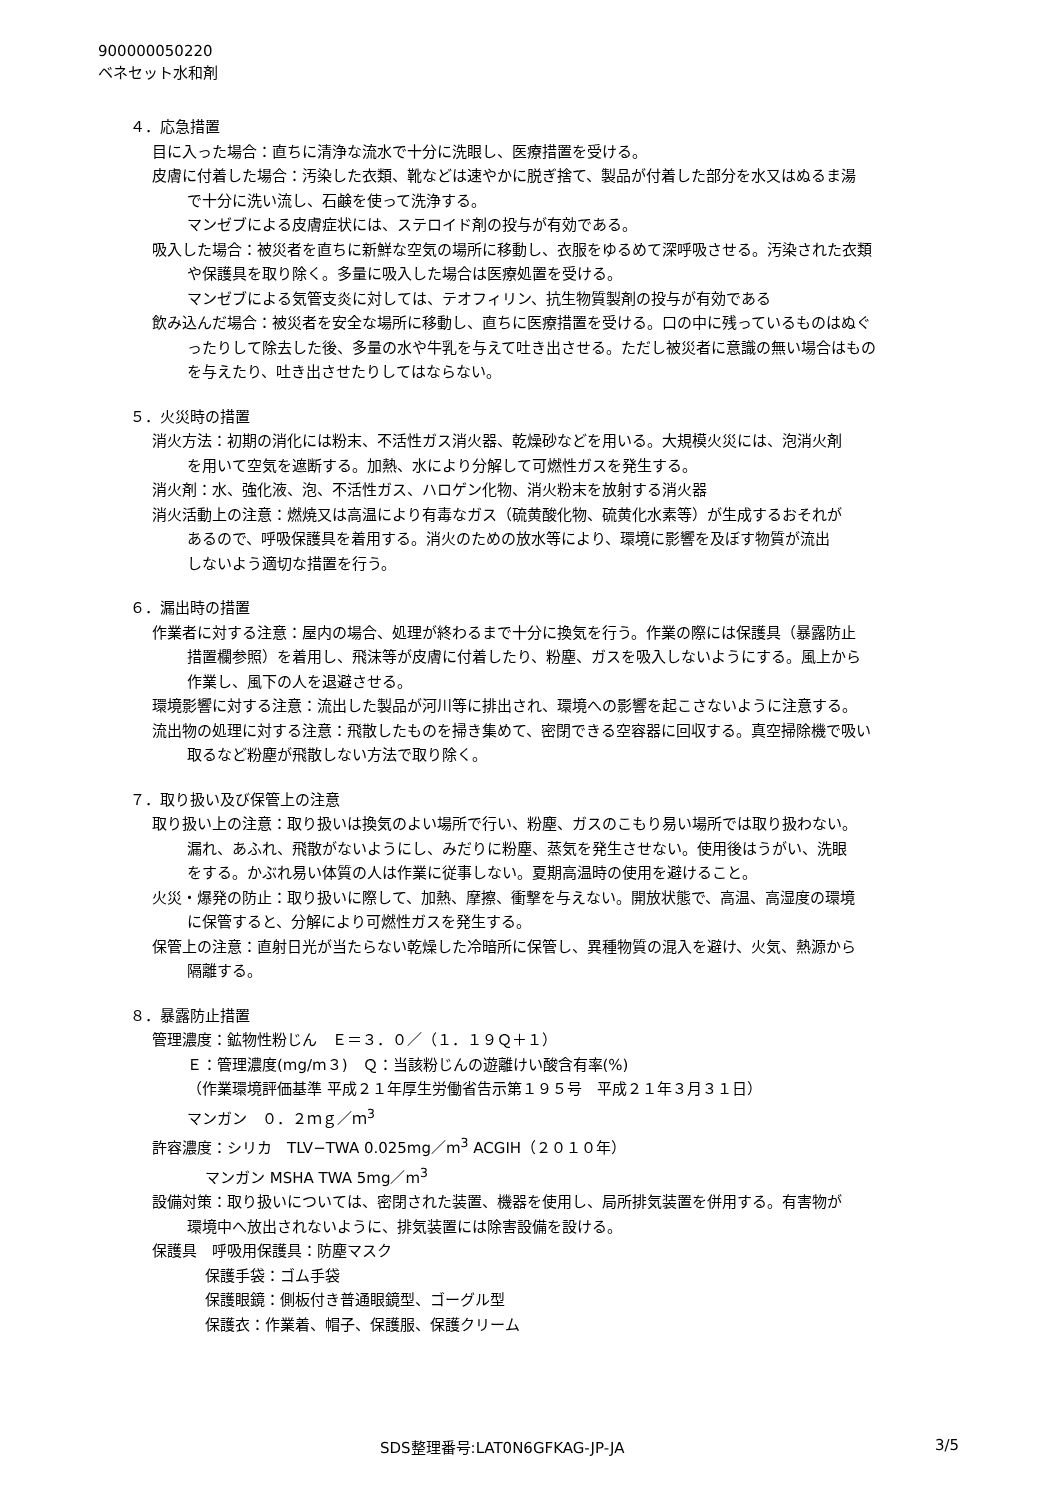900000050220
ベネセット水和剤
４．応急措置
目に入った場合：直ちに清浄な流水で十分に洗眼し、医療措置を受ける。
皮膚に付着した場合：汚染した衣類、靴などは速やかに脱ぎ捨て、製品が付着した部分を水又はぬるま湯
で十分に洗い流し、石鹸を使って洗浄する。
マンゼブによる皮膚症状には、ステロイド剤の投与が有効である。
吸入した場合：被災者を直ちに新鮮な空気の場所に移動し、衣服をゆるめて深呼吸させる。汚染された衣類
や保護具を取り除く。多量に吸入した場合は医療処置を受ける。
マンゼブによる気管支炎に対しては、テオフィリン、抗生物質製剤の投与が有効である
飲み込んだ場合：被災者を安全な場所に移動し、直ちに医療措置を受ける。口の中に残っているものはぬぐ
ったりして除去した後、多量の水や牛乳を与えて吐き出させる。ただし被災者に意識の無い場合はもの
を与えたり、吐き出させたりしてはならない。
５．火災時の措置
消火方法：初期の消化には粉末、不活性ガス消火器、乾燥砂などを用いる。大規模火災には、泡消火剤
を用いて空気を遮断する。加熱、水により分解して可燃性ガスを発生する。
消火剤：水、強化液、泡、不活性ガス、ハロゲン化物、消火粉末を放射する消火器
消火活動上の注意：燃焼又は高温により有毒なガス（硫黄酸化物、硫黄化水素等）が生成するおそれが
あるので、呼吸保護具を着用する。消火のための放水等により、環境に影響を及ぼす物質が流出
しないよう適切な措置を行う。
６．漏出時の措置
作業者に対する注意：屋内の場合、処理が終わるまで十分に換気を行う。作業の際には保護具（暴露防止
措置欄参照）を着用し、飛沫等が皮膚に付着したり、粉塵、ガスを吸入しないようにする。風上から
作業し、風下の人を退避させる。
環境影響に対する注意：流出した製品が河川等に排出され、環境への影響を起こさないように注意する。
流出物の処理に対する注意：飛散したものを掃き集めて、密閉できる空容器に回収する。真空掃除機で吸い
取るなど粉塵が飛散しない方法で取り除く。
７．取り扱い及び保管上の注意
取り扱い上の注意：取り扱いは換気のよい場所で行い、粉塵、ガスのこもり易い場所では取り扱わない。
漏れ、あふれ、飛散がないようにし、みだりに粉塵、蒸気を発生させない。使用後はうがい、洗眼
をする。かぶれ易い体質の人は作業に従事しない。夏期高温時の使用を避けること。
火災・爆発の防止：取り扱いに際して、加熱、摩擦、衝撃を与えない。開放状態で、高温、高湿度の環境
に保管すると、分解により可燃性ガスを発生する。
保管上の注意：直射日光が当たらない乾燥した冷暗所に保管し、異種物質の混入を避け、火気、熱源から
隔離する。
８．暴露防止措置
管理濃度：鉱物性粉じん　Ｅ＝３．０／（１．１９Ｑ＋１）
Ｅ：管理濃度(mg/m３)　Ｑ：当該粉じんの遊離けい酸含有率(%)
（作業環境評価基準 平成２１年厚生労働省告示第１９５号　平成２１年３月３１日）
マンガン　０．２ｍｇ／ｍ<sup>3</sup>
許容濃度：シリカ　TLV−TWA 0.025mg／m<sup>3</sup> ACGIH（２０１０年）
マンガン MSHA TWA 5mg／m<sup>3</sup>
設備対策：取り扱いについては、密閉された装置、機器を使用し、局所排気装置を併用する。有害物が
環境中へ放出されないように、排気装置には除害設備を設ける。
保護具　呼吸用保護具：防塵マスク
保護手袋：ゴム手袋
保護眼鏡：側板付き普通眼鏡型、ゴーグル型
保護衣：作業着、帽子、保護服、保護クリーム
SDS整理番号:LAT0N6GFKAG-JP-JA 3/5